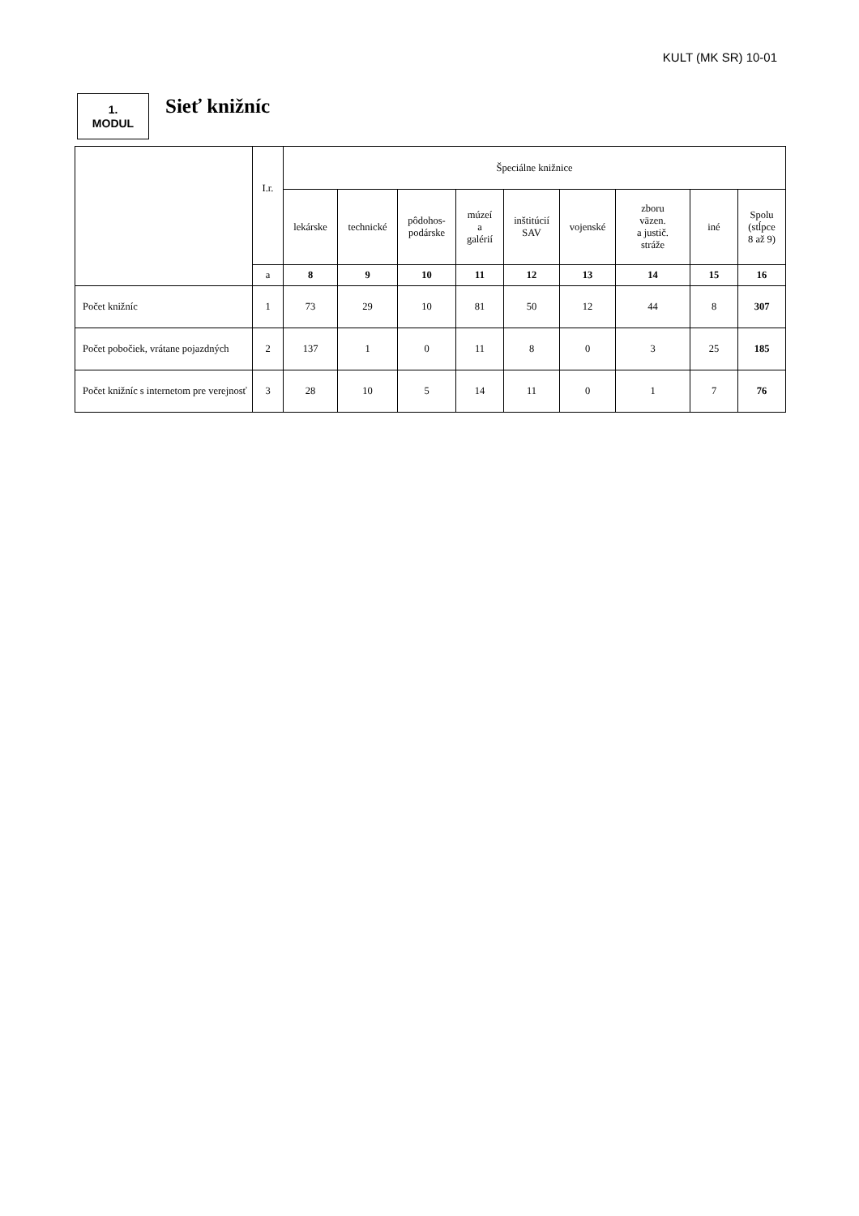KULT (MK SR) 10-01
1.
MODUL
Sieť knižníc
| | I.r. | Špeciálne knižnice | | | | | | | | |
| --- | --- | --- | --- | --- | --- | --- | --- | --- | --- | --- |
| | | lekárske | technické | pôdohos- podárske | múzeí a galérií | inštitúcií SAV | vojenské | zboru väzen. a justič. stráže | iné | Spolu (stĺpce 8 až 9) |
| | a | 8 | 9 | 10 | 11 | 12 | 13 | 14 | 15 | 16 |
| Počet knižníc | 1 | 73 | 29 | 10 | 81 | 50 | 12 | 44 | 8 | 307 |
| Počet pobočiek, vrátane pojazdných | 2 | 137 | 1 | 0 | 11 | 8 | 0 | 3 | 25 | 185 |
| Počet knižníc s internetom pre verejnosť | 3 | 28 | 10 | 5 | 14 | 11 | 0 | 1 | 7 | 76 |